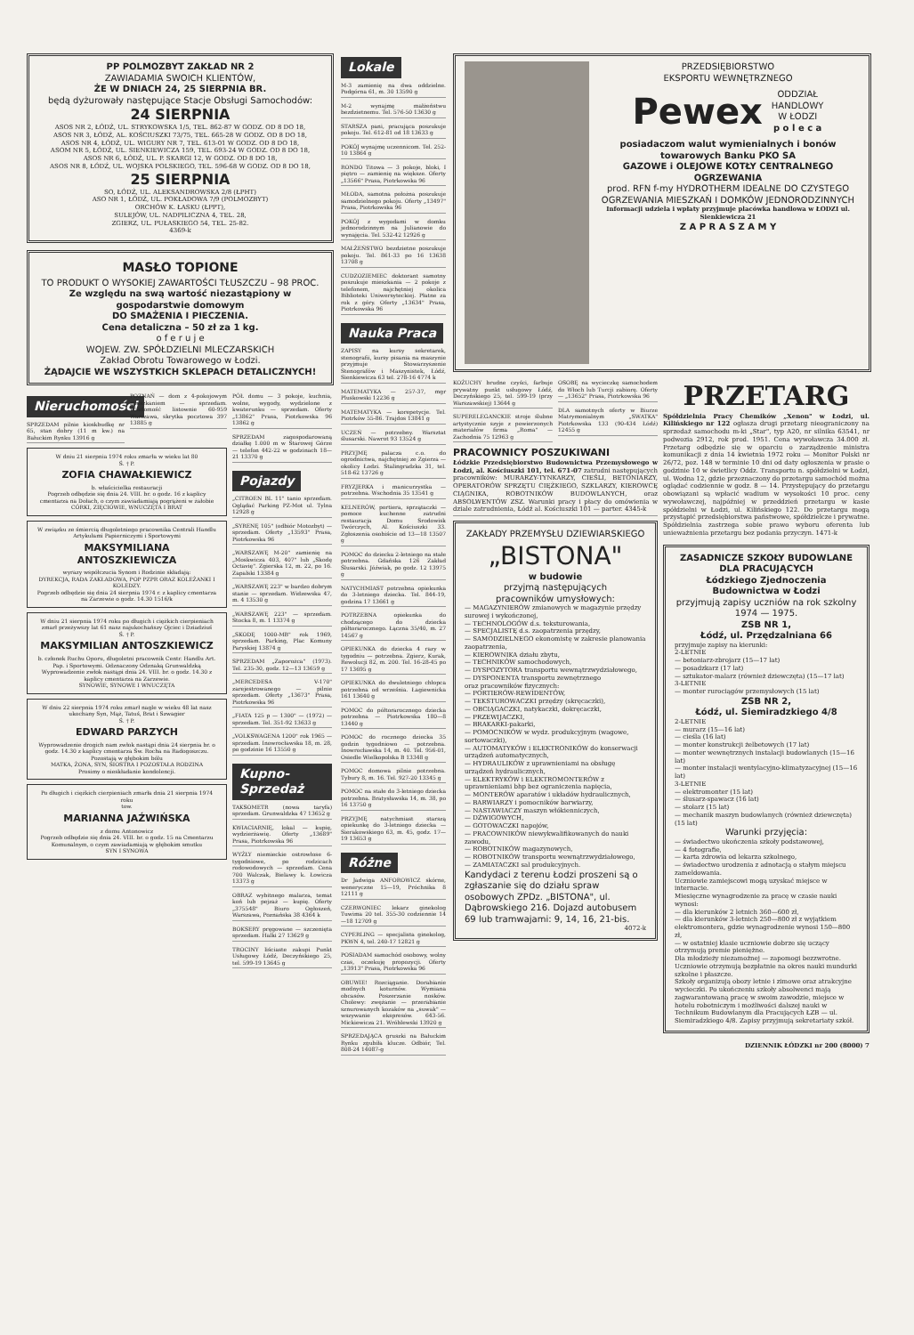PP POLMOZBYT ZAKŁAD NR 2
ZAWIADAMIA SWOICH KLIENTÓW,
ŻE W DNIACH 24, 25 SIERPNIA BR.
będą dyżurowały następujące Stacje Obsługi Samochodów:
24 SIERPNIA
ASOS NR 2, ŁÓDŹ, UL. STRYKOWSKA 1/5, TEL. 862-87 W GODZ. OD 8 DO 18,
ASOS NR 3, ŁÓDŹ, AL. KOŚCIUSZKI 73/75, TEL. 665-28 W GODZ. OD 8 DO 18,
ASOS NR 4, ŁÓDŹ, UL. WIGURY NR 7, TEL. 613-01 W GODZ. OD 8 DO 18,
ASOM NR 5, ŁÓDŹ, UL. SIENKIEWICZA 159, TEL. 693-24 W GODZ. OD 8 DO 18,
ASOS NR 6, ŁÓDŹ, UL. P. SKARGI 12, W GODZ. OD 8 DO 18,
ASOS NR 8, ŁÓDŹ, UL. WOJSKA POLSKIEGO, TEL. 596-68 W GODZ. OD 8 DO 18,
25 SIERPNIA
SO, ŁÓDŹ, UL. ALEKSANDROWSKA 2/8 (ŁPHT)
ASO NR 1, ŁÓDŹ, UL. POKŁADOWA 7/9 (POLMOZBYT)
ORCHÓW K. ŁASKU (ŁPPT),
SULEJÓW, UL. NADPILICZNA 4, TEL. 28,
ZGIERZ, UL. PUŁASKIEGO 54, TEL. 25-82.
4369-k
MASŁO TOPIONE
TO PRODUKT O WYSOKIEJ ZAWARTOŚCI TŁUSZCZU – 98 PROC.
Ze względu na swą wartość niezastąpiony w gospodarstwie domowym
DO SMAŻENIA I PIECZENIA.
Cena detaliczna – 50 zł za 1 kg.
o f e r u j e
WOJEW. ZW. SPÓŁDZIELNI MLECZARSKICH
Zakład Obrotu Towarowego w Łodzi.
ŻĄDAJCIE WE WSZYSTKICH SKLEPACH DETALICZNYCH!
Nieruchomości
SPRZEDAM pilnie kioskbudkę nr 65, stan dobry (11 m kw.) na Bałuckim Rynku 13916 g
POZNAŃ — dom z 4-pokojowym mieszkaniem — sprzedam. Wiadomość listownie 60-959 Warszawa, skrytka pocztowa 397 13885 g
W dniu 21 sierpnia 1974 roku zmarła w wieku lat 80
Ś. † P.
ZOFIA CHAWAŁKIEWICZ
b. właścicielka restauracji
Pogrzeb odbędzie się dnia 24. VIII. br. o godz. 16 z kaplicy cmentarza na Dołach, o czym zawiadamiają pogrążeni w żałobie
CÓRKI, ZIĘCIOWIE, WNUCZĘTA I BRAT
W związku ze śmiercią długoletniego pracownika Centrali Handlu Artykułami Papierniczymi i Sportowymi
MAKSYMILIANA ANTOSZKIEWICZA
wyrazy współczucia Synom i Rodzinie składają:
DYREKCJA, RADA ZAKŁADOWA, POP PZPR ORAZ KOLEŻANKI I KOLEDZY.
Pogrzeb odbędzie się dnia 24 sierpnia 1974 r. z kaplicy cmentarza na Zarzewie o godz. 14.30 1516/k
W dniu 21 sierpnia 1974 roku po długich i ciężkich cierpieniach zmarł przeżywszy lat 61 nasz najukochańszy Ojciec i Dziadziuś
Ś. † P.
MAKSYMILIAN ANTOSZKIEWICZ
b. członek Ruchu Oporu, długoletni pracownik Centr. Handlu Art. Pap. i Sportowymi. Odznaczony Odznaką Grunwaldzką
Wyprowadzenie zwłok nastąpi dnia 24. VIII. br. o godz. 14.30 z kaplicy cmentarza na Zarzewie.
SYNOWIE, SYNOWE I WNUCZĘTA
W dniu 22 sierpnia 1974 roku zmarł nagle w wieku 48 lat nasz ukochany Syn, Mąż, Tatuś, Brat i Szwagier
Ś. † P.
EDWARD PARZYCH
Wyprowadzenie drogich nam zwłok nastąpi dnia 24 sierpnia br. o godz. 14.30 z kaplicy cmentarza Św. Rocha na Radogoszczu. Pozostają w głębokim bólu
MATKA, ŻONA, SYN, SIOSTRA I POZOSTAŁA RODZINA
Prosimy o nieskładanie kondolencji.
Po długich i ciężkich cierpieniach zmarła dnia 21 sierpnia 1974 roku
tow.
MARIANNA JAŹWIŃSKA
z domu Antonowicz
Pogrzeb odbędzie się dnia 24. VIII. br. o godz. 15 na Cmentarzu Komunalnym, o czym zawiadamiają w głębokim smutku
SYN I SYNOWA
PÓŁ domu — 3 pokoje, kuchnia, wolne, wygody, wydzielone z kwaterunku — sprzedam. Oferty „13862" Prasa, Piotrkowska 96 13862 g
SPRZEDAM zagospodarowaną działkę 1.000 m w Starowej Górze — telefon 442-22 w godzinach 18—21 13370 g
Pojazdy
„CITROEN BL 11" tanio sprzedam. Oglądać Parking PZ-Mot ul. Tylna 12928 g
„SYRENĘ 105" (odbiór Motozbyt) — sprzedam. Oferty „13593" Prasa, Piotrkowska 96
„WARSZAWĘ M-20" zamienię na „Moskwicza 403, 407" lub „Skodę Octavię". Zgierska 12, m. 22, po 16. Zapalski 13384 g
„WARSZAWĘ 223" w bardzo dobrym stanie — sprzedam. Widzewska 47, m. 4 13530 g
„WARSZAWĘ 223" — sprzedam. Stocka 8, m. 1 13374 g
„SKODĘ 1000-MB" rok 1969, sprzedam. Parking, Plac Komuny Paryskiej 13874 g
SPRZEDAM „Zaporożca" (1973). Tel. 235-30, godz. 12—13 13659 g
„MERCEDESA V-170" zarejestrowanego — pilnie sprzedam. Oferty „13673" Prasa, Piotrkowska 96
„FIATA 125 p — 1300" — (1972) — sprzedam. Tel. 351-92 13633 g
„VOLKSWAGENA 1200" rok 1965 — sprzedam. Inowrocławska 18, m. 28, po godzinie 16 13550 g
Kupno-Sprzedaż
TAKSOMETR (nowa taryfa) sprzedam. Grunwaldzka 47 13652 g
KWIACIARNIĘ, lokal — kupię, wydzierżawię. Oferty „13689" Prasa, Piotrkowska 96
WYŻŁY niemieckie ostrowłose 6-tygodniowe, po rodzicach rodowodowych — sprzedam. Cena 700 Walczak, Bielawy k. Łowicza 13373 g
OBRAZ wybitnego malarza, temat koń lub pejzaż — kupię. Oferty „375548" Biuro Ogłoszeń, Warszawa, Poznańska 38 4364 k
BOKSERY pręgowane — szczenięta sprzedam. Halki 27 13629 g
TROCINY liściaste zakupi Punkt Usługowy Łódź, Deczyńskiego 25, tel. 599-19 13645 g
Lokale
M-3 zamienię na dwa oddzielne. Podgórna 61, m. 30 13590 g
M-2 wynajmę małżeństwu bezdzietnemu. Tel. 576-50 13630 g
STARSZA pani, pracująca poszukuje pokoju. Tel. 612-81 od 18 13633 g
POKÓJ wynajmę uczennicom. Tel. 252-10 13864 g
RONDO Titowa — 3 pokoje, bloki, I piętro — zamienię na większe. Oferty „13566" Prasa, Piotrkowska 96
MŁODA, samotna położna poszukuje samodzielnego pokoju. Oferty „13497" Prasa, Piotrkowska 96
POKÓJ z wygodami w domku jednorodzinnym na Julianowie do wynajęcia. Tel. 532-42 12926 g
MAŁŻEŃSTWO bezdzietne poszukuje pokoju. Tel. 861-33 po 16 13638 13708 g
CUDZOZIEMIEC doktorant samotny poszukuje mieszkania — 2 pokoje z telefonem, najchętniej okolica Biblioteki Uniwersyteckiej. Płatne za rok z góry. Oferty „13634" Prasa, Piotrkowska 96
Nauka Praca
ZAPISY na kursy sekretarek, stenografii, kursy pisania na maszynie przyjmuje Stowarzyszenie Stenografów i Maszynistek, Łódź, Sienkiewicza 63 tel. 278-16 4774 k
MATEMATYKA — 257-37, mgr Pluskowski 12236 g
MATEMATYKA — korepetycje. Tel. Piotrków 55-86. Trajdos 13841 g
UCZEŃ — potrzebny. Warsztat ślusarski. Nawrot 93 13524 g
PRZYJMĘ palacza c.o. do ogrodnictwa, najchętniej ze Zgierza — okolicy Łodzi. Stalingradzka 31, tel. 518-62 13726 g
FRYZJERKA i manicurzystka — potrzebna. Wschodnia 35 13541 g
KELNERÓW, portiera, sprzątaczki — pomoce kuchenne zatrudni restauracja Domu Srodowisk Twórczych, Al. Kościuszki 33. Zgłoszenia osobiście od 13—18 13507 g
POMOC do dziecka 2-letniego na stałe potrzebna. Gdańska 126 Zakład Ślusarski. Jóźwiak, po godz. 12 13975 g
NATYCHMIAST potrzebna opiekunka do 3-letniego dziecka. Tel. 844-19, godzina 17 13661 g
POTRZEBNA opiekunka do chodzącego do dziecka półtorarocznego. Łączna 35/40, m. 27 14567 g
OPIEKUNKA do dziecka 4 razy w tygodniu — potrzebna. Zgierz, Kurak, Rewolucji 82, m. 200. Tel. 16-28-45 po 17 13695 g
OPIEKUNKA do dwuletniego chłopca potrzebna od września. Łagiewnicka 161 13640 g
POMOC do półtorarocznego dziecka potrzebna — Piotrkowska 180—8 13440 g
POMOC do rocznego dziecka 35 godzin tygodniowo — potrzebna. Inowrocławska 14, m. 40. Tel. 956-01, Osiedle Wielkopolska B 13348 g
POMOC domowa pilnie potrzebna. Tybury 8, m. 16. Tel. 927-20 13345 g
POMOC na stałe do 3-letniego dziecka potrzebna. Bratysławska 14, m. 38, po 16 13750 g
PRZYJMĘ natychmiast starszą opiekunkę do 3-letniego dziecka — Sierakowskiego 63, m. 45, godz. 17—19 13653 g
Różne
Dr Jadwiga ANFOROWICZ skórne, weneryczne 15—19, Próchnika 8 12111 g
CZERWONIEC lekarz ginekolog Tuwima 20 tel. 355-30 codziennie 14—18 12709 g
CYPERLING — specjalista ginekolog, PKWN 4, tel. 240-17 12821 g
POSIADAM samochód osobowy, wolny czas, oczekuję propozycji. Oferty „13913" Prasa, Piotrkowska 96
OBUWIE! Rozciąganie. Dorabianie modnych koturnów. Wymiana obcasów. Poszerzanie nosków. Cholewy: zwężanie — przerabianie sznurowanych kozaków na „suwak" — wszywanie ekspresów. 643-56. Mickiewicza 21. Wróblewski 13920 g
SPRZEDAJĄCA gruszki na Bałuckim Rynku zgubiła klucze. Odbiór, Tel. 808-24 14087-g
PRZEDSIĘBIORSTWO
EKSPORTU WEWNĘTRZNEGO
Pewex
ODDZIAŁ
HANDLOWY
W ŁODZI
p o l e c a
posiadaczom walut wymienialnych i bonów towarowych Banku PKO SA
GAZOWE i OLEJOWE KOTŁY CENTRALNEGO OGRZEWANIA
prod. RFN f-my HYDROTHERM IDEALNE DO CZYSTEGO OGRZEWANIA MIESZKAŃ I DOMKÓW JEDNORODZINNYCH
Informacji udziela i wpłaty przyjmuje placówka handlowa w ŁODZI ul. Sienkiewicza 21
Z A P R A S Z A M Y
KOŻUCHY brudne czyści, farbuje prywatny punkt usługowy Łódź, Deczyńskiego 25, tel. 599-19 (przy Warszawskiej) 13644 g
SUPERELEGANCKIE stroje ślubne artystycznie szyje z powierzonych materiałów firma „Roma" — Zachodnia 75 12963 g
OSOBĘ na wycieczkę samochodem do Włoch lub Turcji zabiorę. Oferty — „13652" Prasa, Piotrkowska 96
DLA samotnych oferty w Biurze Matrymonialnym „SWATKA" Piotrkowska 133 (90-434 Łódź) 12455 g
PRACOWNICY POSZUKIWANI
Łódzkie Przedsiębiorstwo Budownictwa Przemysłowego w Łodzi, al. Kościuszki 101, tel. 671-07 zatrudni następujących pracowników: MURARZY-TYNKARZY, CIEŚLI, BETONIARZY, OPERATORÓW SPRZĘTU CIĘŻKIEGO, SZKLARZY, KIEROWCĘ CIĄGNIKA, ROBOTNIKÓW BUDOWLANYCH, oraz ABSOLWENTÓW ZSZ. Warunki pracy i płacy do omówienia w dziale zatrudnienia, Łódź al. Kościuszki 101 — parter. 4345-k
ZAKŁADY PRZEMYSŁU DZIEWIARSKIEGO
„BISTONA"
w budowie
przyjmą następujących
pracowników umysłowych:
— MAGAZYNIERÓW zmianowych w magazynie przędzy surowej i wykończonej,
— TECHNOLOGÓW d.s. teksturowania,
— SPECJALISTĘ d.s. zaopatrzenia przędzy,
— SAMODZIELNEGO ekonomistę w zakresie planowania zaopatrzenia,
— KIEROWNIKA działu zbytu,
— TECHNIKÓW samochodowych,
— DYSPOZYTORA transportu wewnątrzwydziałowego,
— DYSPONENTA transportu zewnętrznego
oraz pracowników fizycznych:
— PORTIERÓW-REWIDENTÓW,
— TEKSTUROWACZKI przędzy (skręcaczki),
— OBCIĄGACZKI, natykaczki, dokręcaczki,
— PRZEWIJACZKI,
— BRAKARKI-pakarki,
— POMOCNIKÓW w wydz. produkcyjnym (wagowe, sortowaczki),
— AUTOMATYKÓW i ELEKTRONIKÓW do konserwacji urządzeń automatycznych,
— HYDRAULIKÓW z uprawnieniami na obsługę urządzeń hydraulicznych,
— ELEKTRYKÓW i ELEKTROMONTERÓW z uprawnieniami bhp bez ograniczenia napięcia,
— MONTERÓW aparatów i układów hydraulicznych,
— BARWIARZY i pomocników barwiarzy,
— NASTAWIACZY maszyn włókienniczych,
— DŹWIGOWYCH,
— GOTOWACZKI napojów,
— PRACOWNIKÓW niewykwalifikowanych do nauki zawodu,
— ROBOTNIKÓW magazynowych,
— ROBOTNIKÓW transportu wewnątrzwydziałowego,
— ZAMIATACZKI sal produkcyjnych.
Kandydaci z terenu Łodzi proszeni są o zgłaszanie się do działu spraw osobowych ZPDz. „BISTONA", ul. Dąbrowskiego 216. Dojazd autobusem 69 lub tramwajami: 9, 14, 16, 21-bis.
4072-k
PRZETARG
Spółdzielnia Pracy Chemików „Xenon" w Łodzi, ul. Kilińskiego nr 122 ogłasza drugi przetarg nieograniczony na sprzedaż samochodu m-ki „Star", typ A20, nr silnika 63541, nr podwozia 2912, rok prod. 1951. Cena wywoławcza 34.000 zł. Przetarg odbędzie się w oparciu o zarządzenie ministra komunikacji z dnia 14 kwietnia 1972 roku — Monitor Polski nr 26/72, poz. 148 w terminie 10 dni od daty ogłoszenia w prasie o godzinie 10 w świetlicy Oddz. Transportu n. spółdzielni w Łodzi, ul. Wodna 12, gdzie przeznaczony do przetargu samochód można oglądać codziennie w godz. 8 — 14. Przystępujący do przetargu obowiązani są wpłacić wadium w wysokości 10 proc. ceny wywoławczej, najpóźniej w przeddzień przetargu w kasie spółdzielni w Łodzi, ul. Kilińskiego 122. Do przetargu mogą przystąpić przedsiębiorstwa państwowe, spółdzielcze i prywatne. Spółdzielnia zastrzega sobie prawo wyboru oferenta lub unieważnienia przetargu bez podania przyczyn. 1471-k
ZASADNICZE SZKOŁY BUDOWLANE DLA PRACUJĄCYCH
Łódzkiego Zjednoczenia Budownictwa w Łodzi
przyjmują zapisy uczniów na rok szkolny 1974 — 1975.
ZSB NR 1,
Łódź, ul. Przędzalniana 66
przyjmuje zapisy na kierunki:
2-LETNIE
— betoniarz-zbrojarz (15—17 lat)
— posadzkarz (17 lat)
— sztukator-malarz (również dziewczęta) (15—17 lat)
3-LETNIE
— monter rurociągów przemysłowych (15 lat)
ZSB NR 2,
Łódź, ul. Siemiradzkiego 4/8
2-LETNIE
— murarz (15—16 lat)
— cieśla (16 lat)
— monter konstrukcji żelbetowych (17 lat)
— monter wewnętrznych instalacji budowlanych (15—16 lat)
— monter instalacji wentylacyjno-klimatyzacyjnej (15—16 lat)
3-LETNIE
— elektromonter (15 lat)
— ślusarz-spawacz (16 lat)
— stolarz (15 lat)
— mechanik maszyn budowlanych (również dziewczęta) (15 lat)
Warunki przyjęcia:
— świadectwo ukończenia szkoły podstawowej,
— 4 fotografie,
— karta zdrowia od lekarza szkolnego,
— świadectwo urodzenia z adnotacją o stałym miejscu zameldowania.
Uczniowie zamiejscowi mogą uzyskać miejsce w internacie.
Miesięczne wynagrodzenie za pracę w czasie nauki wynosi:
— dla kierunków 2 letnich 360—600 zł,
— dla kierunków 3-letnich 250—800 zł z wyjątkiem elektromontera, gdzie wynagrodzenie wynosi 150—800 zł,
— w ostatniej klasie uczniowie dobrze się uczący otrzymują premie pieniężne.
Dla młodzieży niezamożnej — zapomogi bezzwrotne. Uczniowie otrzymują bezpłatnie na okres nauki mundurki szkolne i płaszcze.
Szkoły organizują obozy letnie i zimowe oraz atrakcyjne wycieczki. Po ukończeniu szkoły absolwenci mają zagwarantowaną pracę w swoim zawodzie, miejsce w hotelu robotniczym i możliwości dalszej nauki w Technikum Budowlanym dla Pracujących ŁZB — ul. Siemiradzkiego 4/8. Zapisy przyjmują sekretariaty szkół.
DZIENNIK ŁÓDZKI nr 200 (8000) 7